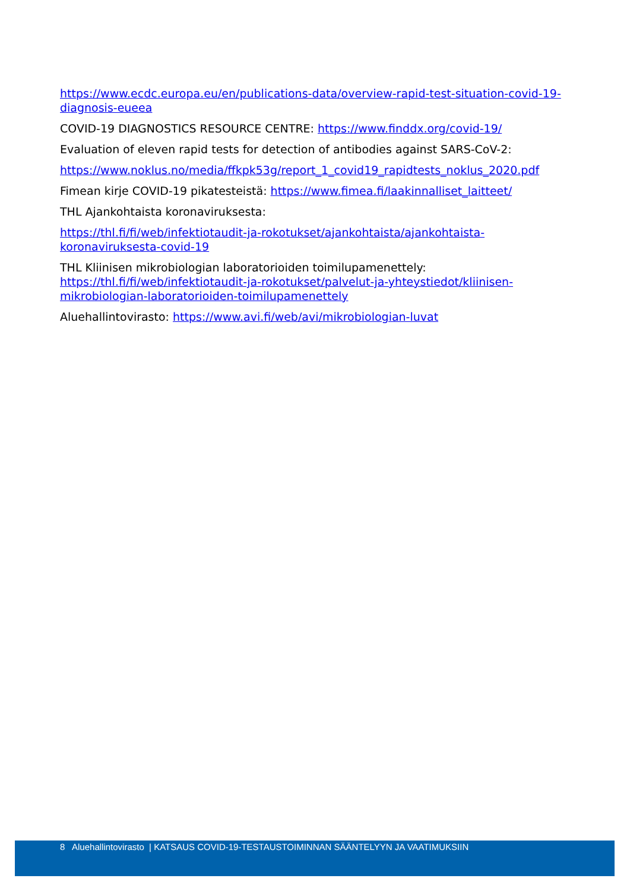https://www.ecdc.europa.eu/en/publications-data/overview-rapid-test-situation-covid-19-diagnosis-eueea
COVID-19 DIAGNOSTICS RESOURCE CENTRE: https://www.finddx.org/covid-19/
Evaluation of eleven rapid tests for detection of antibodies against SARS-CoV-2:
https://www.noklus.no/media/ffkpk53g/report_1_covid19_rapidtests_noklus_2020.pdf
Fimean kirje COVID-19 pikatesteistä: https://www.fimea.fi/laakinnalliset_laitteet/
THL Ajankohtaista koronaviruksesta:
https://thl.fi/fi/web/infektiotaudit-ja-rokotukset/ajankohtaista/ajankohtaista-koronaviruksesta-covid-19
THL Kliinisen mikrobiologian laboratorioiden toimilupamenettely: https://thl.fi/fi/web/infektiotaudit-ja-rokotukset/palvelut-ja-yhteystiedot/kliinisen-mikrobiologian-laboratorioiden-toimilupamenettely
Aluehallintovirasto: https://www.avi.fi/web/avi/mikrobiologian-luvat
8 Aluehallintovirasto | KATSAUS COVID-19-TESTAUSTOIMINNAN SÄÄNTELYYN JA VAATIMUKSIIN